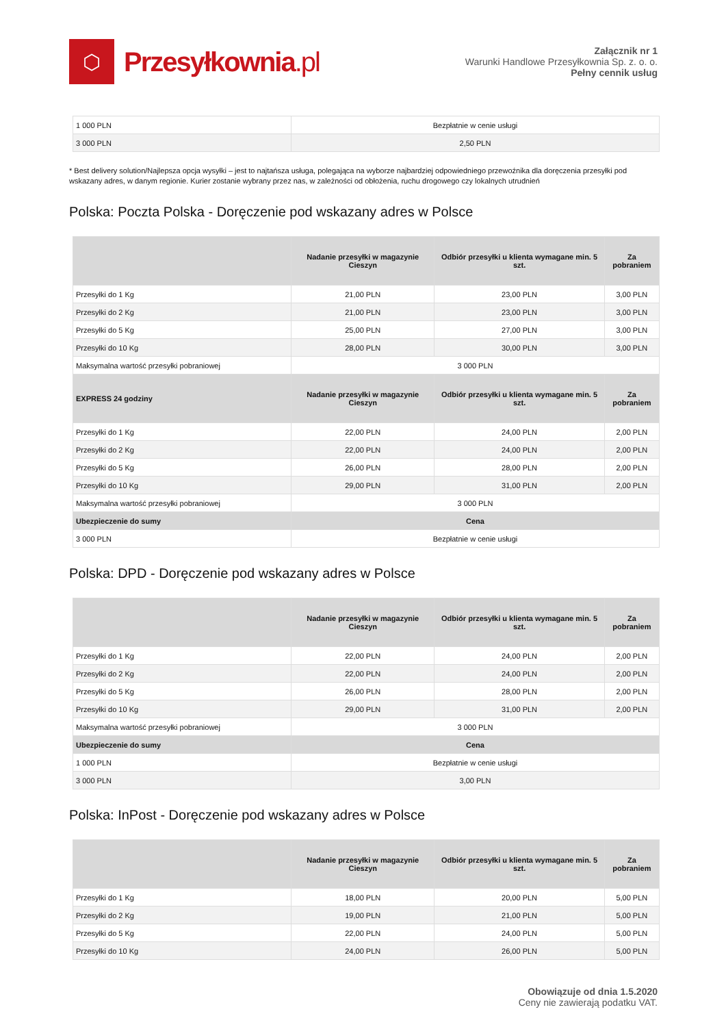⬡
Przesyłkownia.pl
Załącznik nr 1
Warunki Handlowe Przesyłkownia Sp. z. o. o.
Pełny cennik usług
| 1 000 PLN | Bezpłatnie w cenie usługi |
| 3 000 PLN | 2,50 PLN |
* Best delivery solution/Najlepsza opcja wysyłki – jest to najtańsza usługa, polegająca na wyborze najbardziej odpowiedniego przewoźnika dla doręczenia przesyłki pod wskazany adres, w danym regionie. Kurier zostanie wybrany przez nas, w zależności od obłożenia, ruchu drogowego czy lokalnych utrudnień
Polska: Poczta Polska - Doręczenie pod wskazany adres w Polsce
| | Nadanie przesyłki w magazynie Cieszyn | Odbiór przesyłki u klienta wymagane min. 5 szt. | Za pobraniem |
| --- | --- | --- | --- |
| Przesyłki do 1 Kg | 21,00 PLN | 23,00 PLN | 3,00 PLN |
| Przesyłki do 2 Kg | 21,00 PLN | 23,00 PLN | 3,00 PLN |
| Przesyłki do 5 Kg | 25,00 PLN | 27,00 PLN | 3,00 PLN |
| Przesyłki do 10 Kg | 28,00 PLN | 30,00 PLN | 3,00 PLN |
| Maksymalna wartość przesyłki pobraniowej | 3 000 PLN | | |
| EXPRESS 24 godziny | Nadanie przesyłki w magazynie Cieszyn | Odbiór przesyłki u klienta wymagane min. 5 szt. | Za pobraniem |
| Przesyłki do 1 Kg | 22,00 PLN | 24,00 PLN | 2,00 PLN |
| Przesyłki do 2 Kg | 22,00 PLN | 24,00 PLN | 2,00 PLN |
| Przesyłki do 5 Kg | 26,00 PLN | 28,00 PLN | 2,00 PLN |
| Przesyłki do 10 Kg | 29,00 PLN | 31,00 PLN | 2,00 PLN |
| Maksymalna wartość przesyłki pobraniowej | 3 000 PLN | | |
| Ubezpieczenie do sumy | Cena | | |
| 3 000 PLN | Bezpłatnie w cenie usługi | | |
Polska: DPD - Doręczenie pod wskazany adres w Polsce
| | Nadanie przesyłki w magazynie Cieszyn | Odbiór przesyłki u klienta wymagane min. 5 szt. | Za pobraniem |
| --- | --- | --- | --- |
| Przesyłki do 1 Kg | 22,00 PLN | 24,00 PLN | 2,00 PLN |
| Przesyłki do 2 Kg | 22,00 PLN | 24,00 PLN | 2,00 PLN |
| Przesyłki do 5 Kg | 26,00 PLN | 28,00 PLN | 2,00 PLN |
| Przesyłki do 10 Kg | 29,00 PLN | 31,00 PLN | 2,00 PLN |
| Maksymalna wartość przesyłki pobraniowej | 3 000 PLN | | |
| Ubezpieczenie do sumy | Cena | | |
| 1 000 PLN | Bezpłatnie w cenie usługi | | |
| 3 000 PLN | 3,00 PLN | | |
Polska: InPost - Doręczenie pod wskazany adres w Polsce
| | Nadanie przesyłki w magazynie Cieszyn | Odbiór przesyłki u klienta wymagane min. 5 szt. | Za pobraniem |
| --- | --- | --- | --- |
| Przesyłki do 1 Kg | 18,00 PLN | 20,00 PLN | 5,00 PLN |
| Przesyłki do 2 Kg | 19,00 PLN | 21,00 PLN | 5,00 PLN |
| Przesyłki do 5 Kg | 22,00 PLN | 24,00 PLN | 5,00 PLN |
| Przesyłki do 10 Kg | 24,00 PLN | 26,00 PLN | 5,00 PLN |
Obowiązuje od dnia 1.5.2020
Ceny nie zawierają podatku VAT.